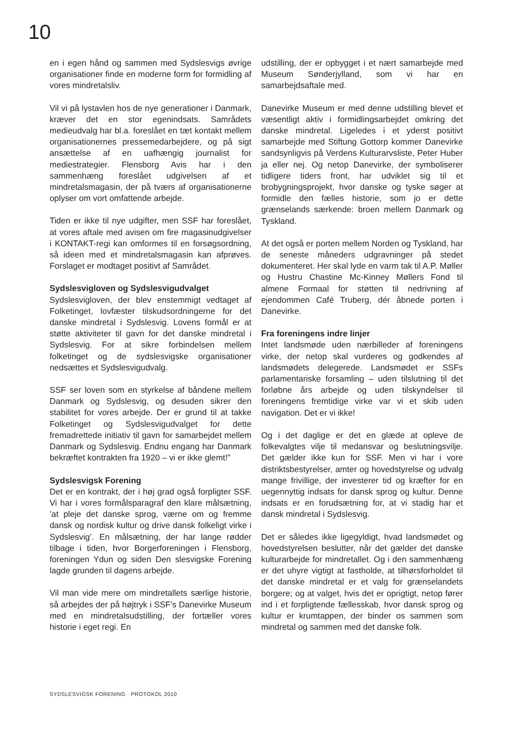10
en i egen hånd og sammen med Sydslesvigs øvrige organisationer finde en moderne form for formidling af vores mindretalsliv.
Vil vi på lystavlen hos de nye generationer i Danmark, kræver det en stor egenindsats. Samrådets medieudvalg har bl.a. foreslået en tæt kontakt mellem organisationernes pressemedarbejdere, og på sigt ansættelse af en uafhængig journalist for mediestrategier. Flensborg Avis har i den sammenhæng foreslået udgivelsen af et mindretalsmagasin, der på tværs af organisationerne oplyser om vort omfattende arbejde.
Tiden er ikke til nye udgifter, men SSF har foreslået, at vores aftale med avisen om fire magasinudgivelser i KONTAKT-regi kan omformes til en forsøgsordning, så ideen med et mindretalsmagasin kan afprøves. Forslaget er modtaget positivt af Samrådet.
Sydslesvigloven og Sydslesvigudvalget
Sydslesvigloven, der blev enstemmigt vedtaget af Folketinget, lovfæster tilskudsordningerne for det danske mindretal i Sydslesvig. Lovens formål er at støtte aktiviteter til gavn for det danske mindretal i Sydslesvig. For at sikre forbindelsen mellem folketinget og de sydslesvigske organisationer nedsættes et Sydslesvigudvalg.
SSF ser loven som en styrkelse af båndene mellem Danmark og Sydslesvig, og desuden sikrer den stabilitet for vores arbejde. Der er grund til at takke Folketinget og Sydslesvigudvalget for dette fremadrettede initiativ til gavn for samarbejdet mellem Danmark og Sydslesvig. Endnu engang har Danmark bekræftet kontrakten fra 1920 – vi er ikke glemt!”
Sydslesvigsk Forening
Det er en kontrakt, der i høj grad også forpligter SSF. Vi har i vores formålsparagraf den klare målsætning, ’at pleje det danske sprog, værne om og fremme dansk og nordisk kultur og drive dansk folkeligt virke i Sydslesvig’. En målsætning, der har lange rødder tilbage i tiden, hvor Borgerforeningen i Flensborg, foreningen Ydun og siden Den slesvigske Forening lagde grunden til dagens arbejde.
Vil man vide mere om mindretallets særlige historie, så arbejdes der på højtryk i SSF’s Danevirke Museum med en mindretalsudstilling, der fortæller vores historie i eget regi. En
udstilling, der er opbygget i et nært samarbejde med Museum Sønderjylland, som vi har en samarbejdsaftale med.
Danevirke Museum er med denne udstilling blevet et væsentligt aktiv i formidlingsarbejdet omkring det danske mindretal. Ligeledes i et yderst positivt samarbejde med Stiftung Gottorp kommer Danevirke sandsynligvis på Verdens Kulturarvsliste, Peter Huber ja eller nej. Og netop Danevirke, der symboliserer tidligere tiders front, har udviklet sig til et brobygningsprojekt, hvor danske og tyske søger at formidle den fælles historie, som jo er dette grænselands særkende: broen mellem Danmark og Tyskland.
At det også er porten mellem Norden og Tyskland, har de seneste måneders udgravninger på stedet dokumenteret. Her skal lyde en varm tak til A.P. Møller og Hustru Chastine Mc-Kinney Møllers Fond til almene Formaal for støtten til nedrivning af ejendommen Café Truberg, dér åbnede porten i Danevirke.
Fra foreningens indre linjer
Intet landsmøde uden nærbilleder af foreningens virke, der netop skal vurderes og godkendes af landsmødets delegerede. Landsmødet er SSFs parlamentariske forsamling – uden tilslutning til det forløbne års arbejde og uden tilskyndelser til foreningens fremtidige virke var vi et skib uden navigation. Det er vi ikke!
Og i det daglige er det en glæde at opleve de folkevalgtes vilje til medansvar og beslutningsvilje. Det gælder ikke kun for SSF. Men vi har i vore distriktsbestyrelser, amter og hovedstyrelse og udvalg mange frivillige, der investerer tid og kræfter for en uegennyttig indsats for dansk sprog og kultur. Denne indsats er en forudsætning for, at vi stadig har et dansk mindretal i Sydslesvig.
Det er således ikke ligegyldigt, hvad landsmødet og hovedstyrelsen beslutter, når det gælder det danske kulturarbejde for mindretallet. Og i den sammenhæng er det uhyre vigtigt at fastholde, at tilhørsforholdet til det danske mindretal er et valg for grænselandets borgere; og at valget, hvis det er oprigtigt, netop fører ind i et forpligtende fællesskab, hvor dansk sprog og kultur er krumtappen, der binder os sammen som mindretal og sammen med det danske folk.
SYDSLESVIGSK FORENING · PROTOKOL 2010